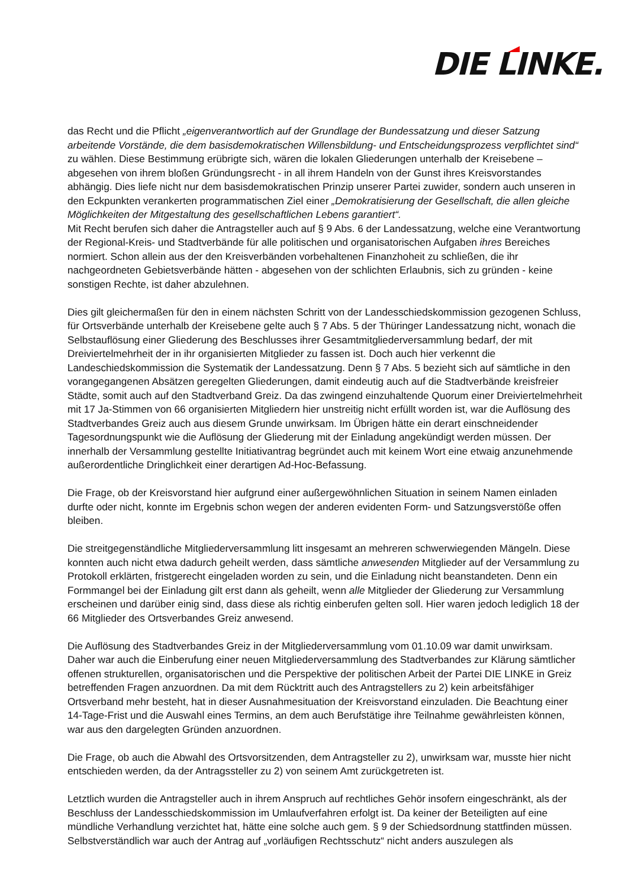DIE LINKE.
das Recht und die Pflicht „eigenverantwortlich auf der Grundlage der Bundessatzung und dieser Satzung arbeitende Vorstände, die dem basisdemokratischen Willensbildung- und Entscheidungsprozess verpflichtet sind“ zu wählen. Diese Bestimmung erübrigte sich, wären die lokalen Gliederungen unterhalb der Kreisebene – abgesehen von ihrem bloßen Gründungsrecht - in all ihrem Handeln von der Gunst ihres Kreisvorstandes abhängig. Dies liefe nicht nur dem basisdemokratischen Prinzip unserer Partei zuwider, sondern auch unseren in den Eckpunkten verankerten programmatischen Ziel einer „Demokratisierung der Gesellschaft, die allen gleiche Möglichkeiten der Mitgestaltung des gesellschaftlichen Lebens garantiert“.
Mit Recht berufen sich daher die Antragsteller auch auf § 9 Abs. 6 der Landessatzung, welche eine Verantwortung der Regional-Kreis- und Stadtverbände für alle politischen und organisatorischen Aufgaben ihres Bereiches normiert. Schon allein aus der den Kreisverbänden vorbehaltenen Finanzhoheit zu schließen, die ihr nachgeordneten Gebietsverbände hätten - abgesehen von der schlichten Erlaubnis, sich zu gründen - keine sonstigen Rechte, ist daher abzulehnen.
Dies gilt gleichermaßen für den in einem nächsten Schritt von der Landesschiedskommission gezogenen Schluss, für Ortsverbände unterhalb der Kreisebene gelte auch § 7 Abs. 5 der Thüringer Landessatzung nicht, wonach die Selbstauflösung einer Gliederung des Beschlusses ihrer Gesamtmitgliederversammlung bedarf, der mit Dreiviertelmehrheit der in ihr organisierten Mitglieder zu fassen ist. Doch auch hier verkennt die Landeschiedskommission die Systematik der Landessatzung. Denn § 7 Abs. 5 bezieht sich auf sämtliche in den vorangegangenen Absätzen geregelten Gliederungen, damit eindeutig auch auf die Stadtverbände kreisfreier Städte, somit auch auf den Stadtverband Greiz. Da das zwingend einzuhaltende Quorum einer Dreiviertelmehrheit mit 17 Ja-Stimmen von 66 organisierten Mitgliedern hier unstreitig nicht erfüllt worden ist, war die Auflösung des Stadtverbandes Greiz auch aus diesem Grunde unwirksam. Im Übrigen hätte ein derart einschneidender Tagesordnungspunkt wie die Auflösung der Gliederung mit der Einladung angekündigt werden müssen. Der innerhalb der Versammlung gestellte Initiativantrag begründet auch mit keinem Wort eine etwaig anzunehmende außerordentliche Dringlichkeit einer derartigen Ad-Hoc-Befassung.
Die Frage, ob der Kreisvorstand hier aufgrund einer außergewöhnlichen Situation in seinem Namen einladen durfte oder nicht, konnte im Ergebnis schon wegen der anderen evidenten Form- und Satzungsverstöße offen bleiben.
Die streitgegenständliche Mitgliederversammlung litt insgesamt an mehreren schwerwiegenden Mängeln. Diese konnten auch nicht etwa dadurch geheilt werden, dass sämtliche anwesenden Mitglieder auf der Versammlung zu Protokoll erklärten, fristgerecht eingeladen worden zu sein, und die Einladung nicht beanstandeten. Denn ein Formmangel bei der Einladung gilt erst dann als geheilt, wenn alle Mitglieder der Gliederung zur Versammlung erscheinen und darüber einig sind, dass diese als richtig einberufen gelten soll. Hier waren jedoch lediglich 18 der 66 Mitglieder des Ortsverbandes Greiz anwesend.
Die Auflösung des Stadtverbandes Greiz in der Mitgliederversammlung vom 01.10.09 war damit unwirksam. Daher war auch die Einberufung einer neuen Mitgliederversammlung des Stadtverbandes zur Klärung sämtlicher offenen strukturellen, organisatorischen und die Perspektive der politischen Arbeit der Partei DIE LINKE in Greiz betreffenden Fragen anzuordnen. Da mit dem Rücktritt auch des Antragstellers zu 2) kein arbeitsfähiger Ortsverband mehr besteht, hat in dieser Ausnahmesituation der Kreisvorstand einzuladen. Die Beachtung einer 14-Tage-Frist und die Auswahl eines Termins, an dem auch Berufstätige ihre Teilnahme gewährleisten können, war aus den dargelegten Gründen anzuordnen.
Die Frage, ob auch die Abwahl des Ortsvorsitzenden, dem Antragsteller zu 2), unwirksam war, musste hier nicht entschieden werden, da der Antragssteller zu 2) von seinem Amt zurückgetreten ist.
Letztlich wurden die Antragsteller auch in ihrem Anspruch auf rechtliches Gehör insofern eingeschränkt, als der Beschluss der Landesschiedskommission im Umlaufverfahren erfolgt ist. Da keiner der Beteiligten auf eine mündliche Verhandlung verzichtet hat, hätte eine solche auch gem. § 9 der Schiedsordnung stattfinden müssen. Selbstverständlich war auch der Antrag auf „vorläufigen Rechtsschutz“ nicht anders auszulegen als